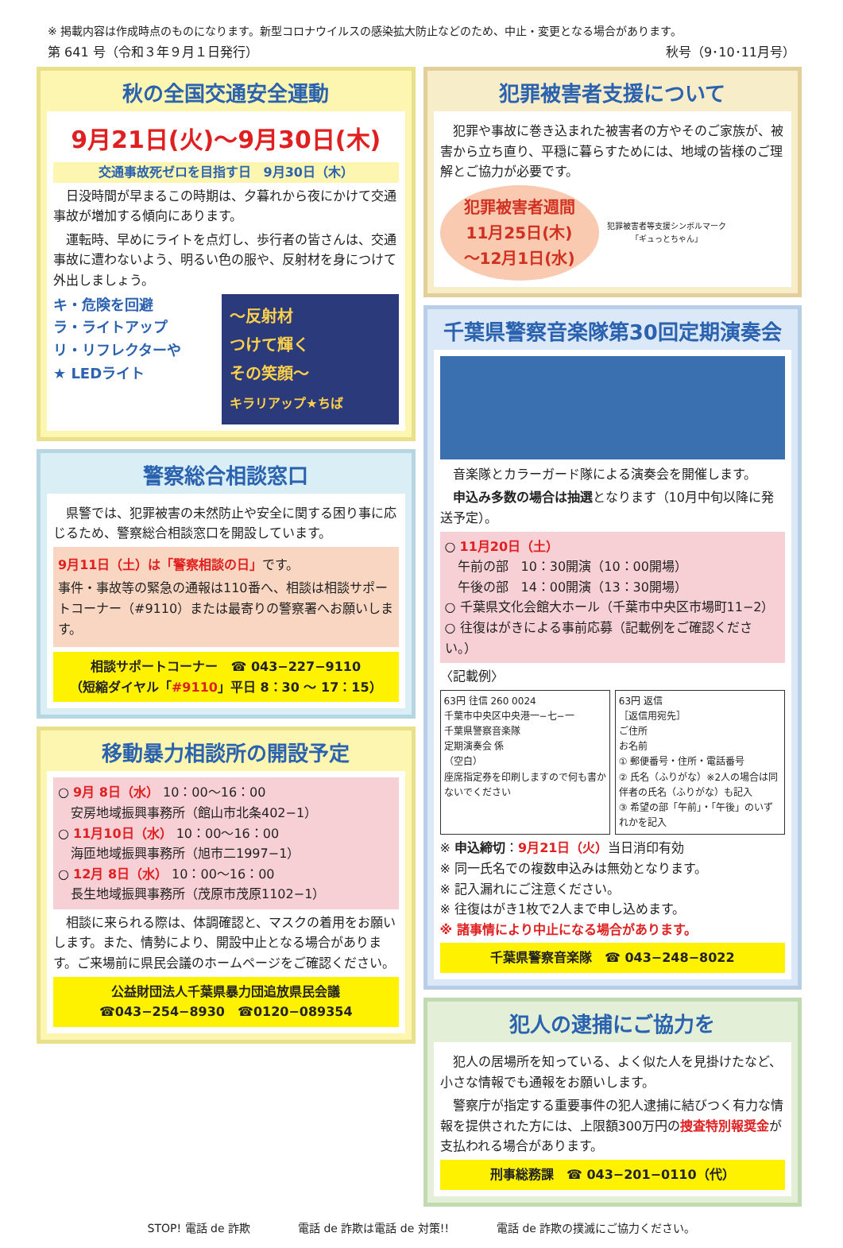※ 掲載内容は作成時点のものになります。新型コロナウイルスの感染拡大防止などのため、中止・変更となる場合があります。
第 641 号（令和３年９月１日発行） 秋号（9･10･11月号）
秋の全国交通安全運動
9月21日(火)～9月30日(木)
交通事故死ゼロを目指す日　9月30日（木）
　日没時間が早まるこの時期は、夕暮れから夜にかけて交通事故が増加する傾向にあります。
　運転時、早めにライトを点灯し、歩行者の皆さんは、交通事故に遭わないよう、明るい色の服や、反射材を身につけて外出しましょう。
キ・危険を回避
ラ・ライトアップ
リ・リフレクターや
★ LEDライト
～反射材
つけて輝く
その笑顔～
キラリアップ★ちば
警察総合相談窓口
　県警では、犯罪被害の未然防止や安全に関する困り事に応じるため、警察総合相談窓口を開設しています。
9月11日（土）は「警察相談の日」です。
事件・事故等の緊急の通報は110番へ、相談は相談サポートコーナー（#9110）または最寄りの警察署へお願いします。
相談サポートコーナー　☎ 043−227−9110
（短縮ダイヤル「#9110」平日 8：30 ～ 17：15）
移動暴力相談所の開設予定
○ 9月 8日（水） 10：00～16：00
　安房地域振興事務所（館山市北条402−1）
○ 11月10日（水） 10：00～16：00
　海匝地域振興事務所（旭市二1997−1）
○ 12月 8日（水） 10：00～16：00
　長生地域振興事務所（茂原市茂原1102−1）
　相談に来られる際は、体調確認と、マスクの着用をお願いします。また、情勢により、開設中止となる場合があります。ご来場前に県民会議のホームページをご確認ください。
公益財団法人千葉県暴力団追放県民会議
☎043−254−8930　☎0120−089354
犯罪被害者支援について
　犯罪や事故に巻き込まれた被害者の方やそのご家族が、被害から立ち直り、平穏に暮らすためには、地域の皆様のご理解とご協力が必要です。
犯罪被害者週間
11月25日(木)
～12月1日(水)
犯罪被害者等支援シンボルマーク
「ギュっとちゃん」
千葉県警察音楽隊第30回定期演奏会
　音楽隊とカラーガード隊による演奏会を開催します。
　申込み多数の場合は抽選となります（10月中旬以降に発送予定）。
○ 11月20日（土）
　午前の部　10：30開演（10：00開場）
　午後の部　14：00開演（13：30開場）
○ 千葉県文化会館大ホール（千葉市中央区市場町11−2）
○ 往復はがきによる事前応募（記載例をご確認ください。）
〈記載例〉
63円 往信 260 0024
千葉市中央区中央港一−七−一
千葉県警察音楽隊
定期演奏会 係
（空白）
座席指定券を印刷しますので何も書かないでください
63円 返信
［返信用宛先］
ご住所
お名前
① 郵便番号・住所・電話番号
② 氏名（ふりがな）※2人の場合は同伴者の氏名（ふりがな）も記入
③ 希望の部「午前」・「午後」のいずれかを記入
※ 申込締切：9月21日（火）当日消印有効
※ 同一氏名での複数申込みは無効となります。
※ 記入漏れにご注意ください。
※ 往復はがき1枚で2人まで申し込めます。
※ 諸事情により中止になる場合があります。
千葉県警察音楽隊　☎ 043−248−8022
犯人の逮捕にご協力を
　犯人の居場所を知っている、よく似た人を見掛けたなど、小さな情報でも通報をお願いします。
　警察庁が指定する重要事件の犯人逮捕に結びつく有力な情報を提供された方には、上限額300万円の捜査特別報奨金が支払われる場合があります。
刑事総務課　☎ 043−201−0110（代）
STOP! 電話 de 詐欺 電話 de 詐欺は電話 de 対策!! 電話 de 詐欺の撲滅にご協力ください。